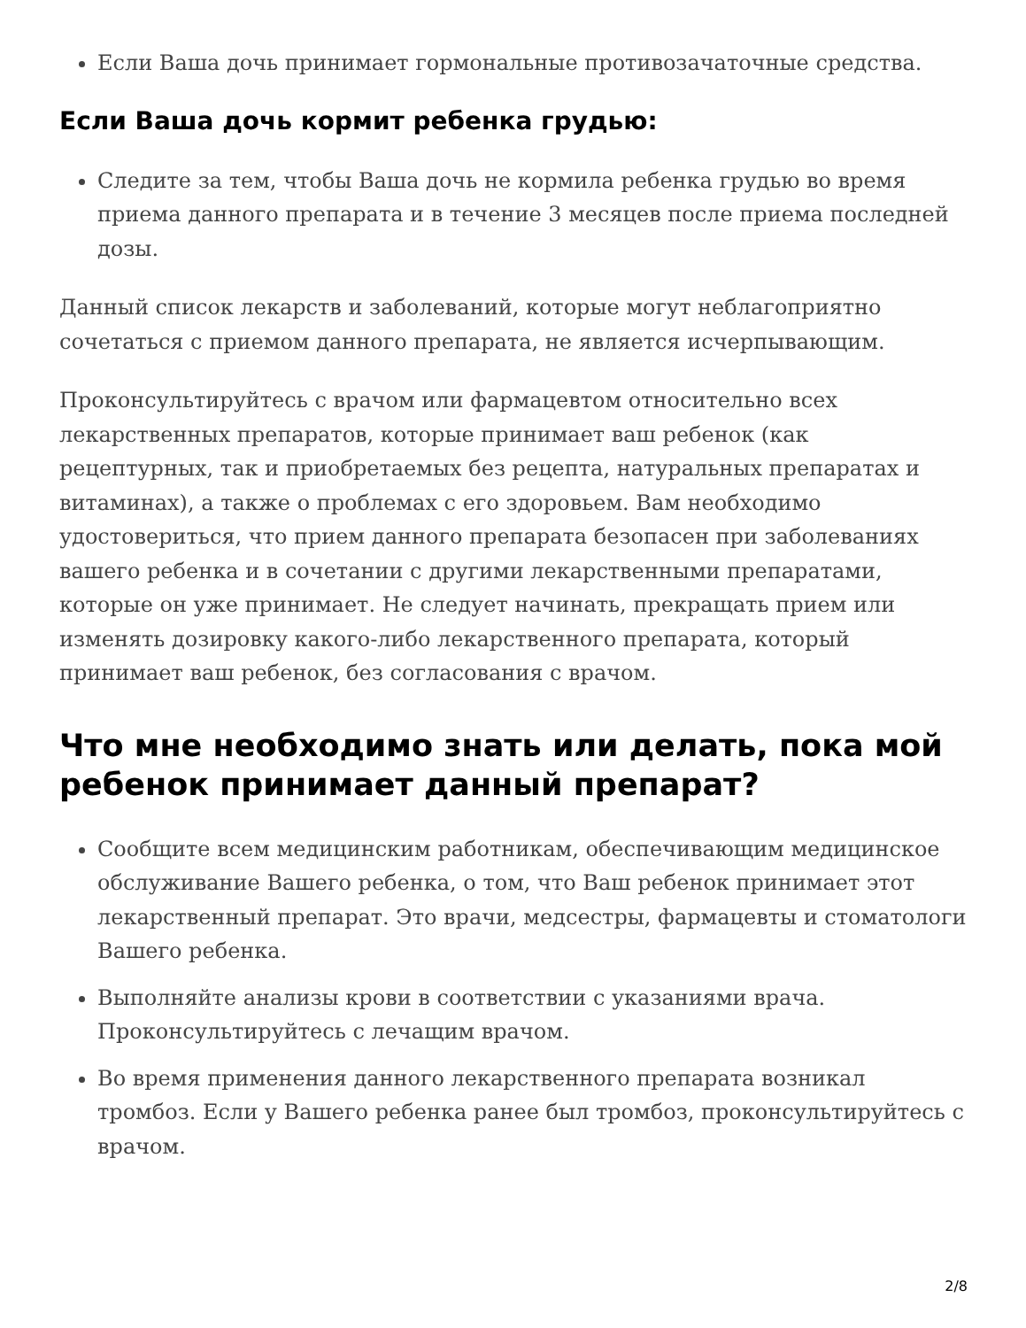Если Ваша дочь принимает гормональные противозачаточные средства.
Если Ваша дочь кормит ребенка грудью:
Следите за тем, чтобы Ваша дочь не кормила ребенка грудью во время приема данного препарата и в течение 3 месяцев после приема последней дозы.
Данный список лекарств и заболеваний, которые могут неблагоприятно сочетаться с приемом данного препарата, не является исчерпывающим.
Проконсультируйтесь с врачом или фармацевтом относительно всех лекарственных препаратов, которые принимает ваш ребенок (как рецептурных, так и приобретаемых без рецепта, натуральных препаратах и витаминах), а также о проблемах с его здоровьем. Вам необходимо удостовериться, что прием данного препарата безопасен при заболеваниях вашего ребенка и в сочетании с другими лекарственными препаратами, которые он уже принимает. Не следует начинать, прекращать прием или изменять дозировку какого-либо лекарственного препарата, который принимает ваш ребенок, без согласования с врачом.
Что мне необходимо знать или делать, пока мой ребенок принимает данный препарат?
Сообщите всем медицинским работникам, обеспечивающим медицинское обслуживание Вашего ребенка, о том, что Ваш ребенок принимает этот лекарственный препарат. Это врачи, медсестры, фармацевты и стоматологи Вашего ребенка.
Выполняйте анализы крови в соответствии с указаниями врача. Проконсультируйтесь с лечащим врачом.
Во время применения данного лекарственного препарата возникал тромбоз. Если у Вашего ребенка ранее был тромбоз, проконсультируйтесь с врачом.
2/8